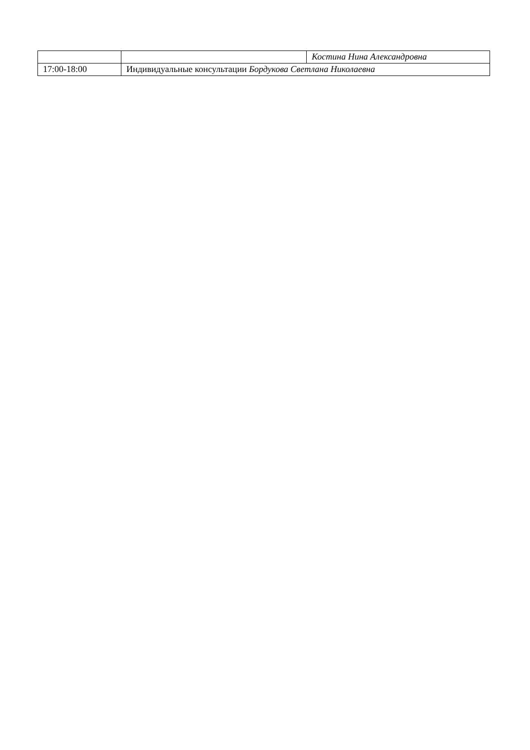| | | Костина Нина Александровна |
| 17:00-18:00 | Индивидуальные консультации Бордукова Светлана Николаевна | |